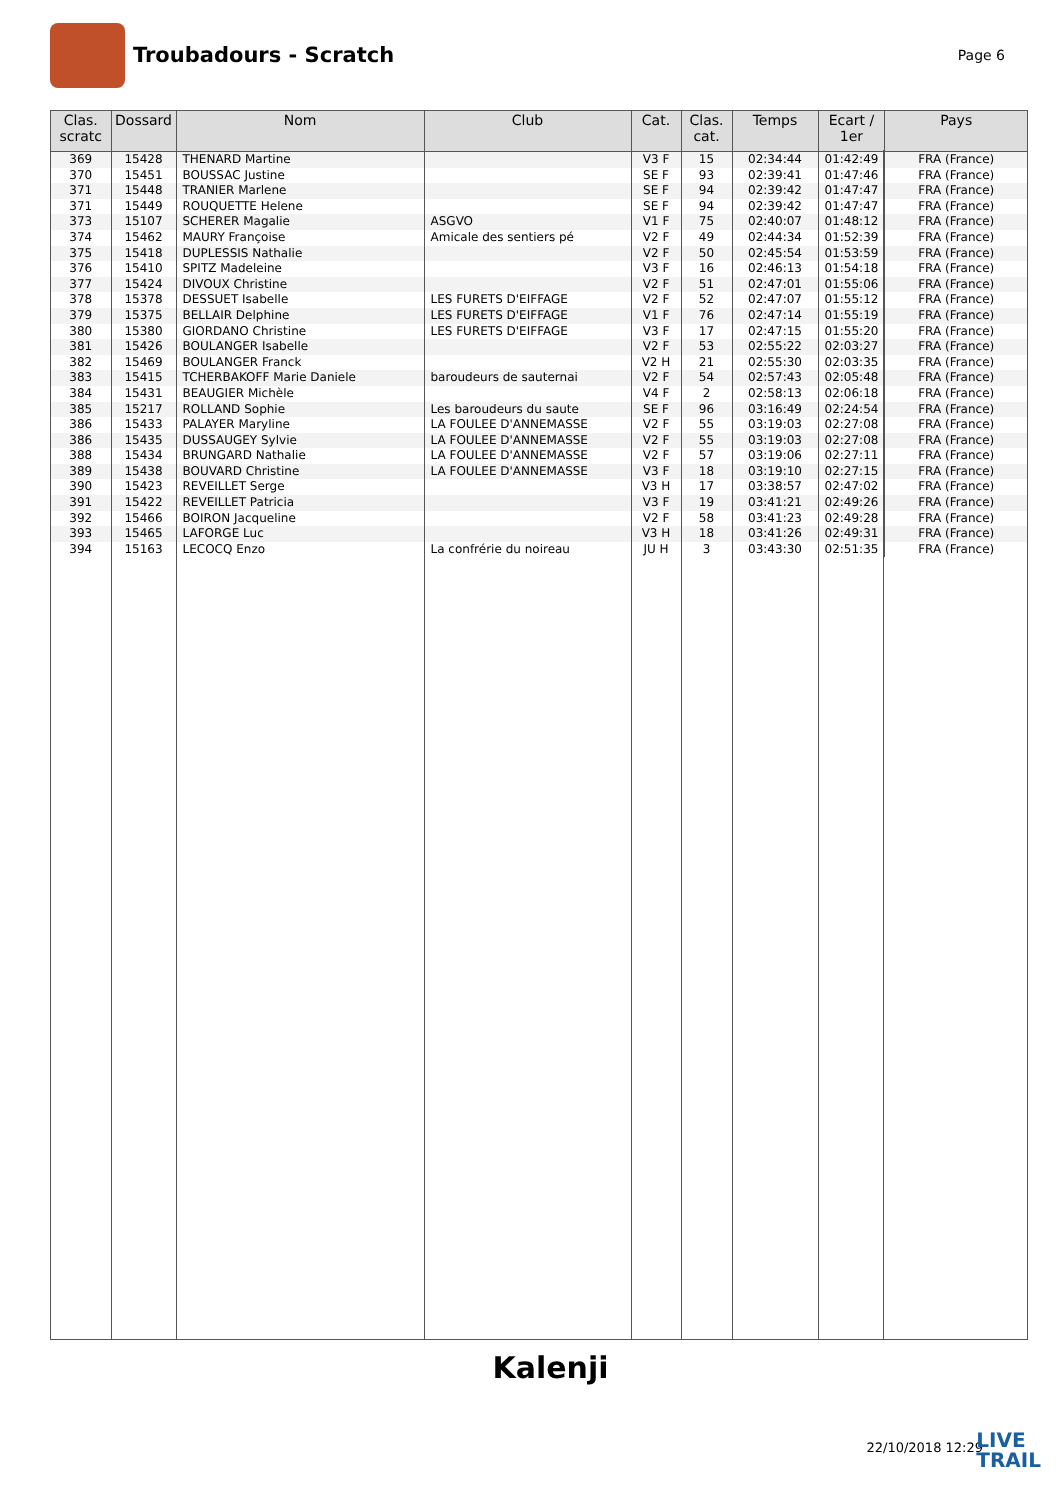Troubadours - Scratch
Page 6
| Clas. scratc | Dossard | Nom | Club | Cat. | Clas. cat. | Temps | Ecart / 1er | Pays |
| --- | --- | --- | --- | --- | --- | --- | --- | --- |
| 369 | 15428 | THENARD Martine | | V3 F | 15 | 02:34:44 | 01:42:49 | FRA (France) |
| 370 | 15451 | BOUSSAC Justine | | SE F | 93 | 02:39:41 | 01:47:46 | FRA (France) |
| 371 | 15448 | TRANIER Marlene | | SE F | 94 | 02:39:42 | 01:47:47 | FRA (France) |
| 371 | 15449 | ROUQUETTE Helene | | SE F | 94 | 02:39:42 | 01:47:47 | FRA (France) |
| 373 | 15107 | SCHERER Magalie | ASGVO | V1 F | 75 | 02:40:07 | 01:48:12 | FRA (France) |
| 374 | 15462 | MAURY Françoise | Amicale des sentiers pé | V2 F | 49 | 02:44:34 | 01:52:39 | FRA (France) |
| 375 | 15418 | DUPLESSIS Nathalie | | V2 F | 50 | 02:45:54 | 01:53:59 | FRA (France) |
| 376 | 15410 | SPITZ Madeleine | | V3 F | 16 | 02:46:13 | 01:54:18 | FRA (France) |
| 377 | 15424 | DIVOUX Christine | | V2 F | 51 | 02:47:01 | 01:55:06 | FRA (France) |
| 378 | 15378 | DESSUET Isabelle | LES FURETS D'EIFFAGE | V2 F | 52 | 02:47:07 | 01:55:12 | FRA (France) |
| 379 | 15375 | BELLAIR Delphine | LES FURETS D'EIFFAGE | V1 F | 76 | 02:47:14 | 01:55:19 | FRA (France) |
| 380 | 15380 | GIORDANO Christine | LES FURETS D'EIFFAGE | V3 F | 17 | 02:47:15 | 01:55:20 | FRA (France) |
| 381 | 15426 | BOULANGER Isabelle | | V2 F | 53 | 02:55:22 | 02:03:27 | FRA (France) |
| 382 | 15469 | BOULANGER Franck | | V2 H | 21 | 02:55:30 | 02:03:35 | FRA (France) |
| 383 | 15415 | TCHERBAKOFF Marie Daniele | baroudeurs de sauternai | V2 F | 54 | 02:57:43 | 02:05:48 | FRA (France) |
| 384 | 15431 | BEAUGIER Michèle | | V4 F | 2 | 02:58:13 | 02:06:18 | FRA (France) |
| 385 | 15217 | ROLLAND Sophie | Les baroudeurs du saute | SE F | 96 | 03:16:49 | 02:24:54 | FRA (France) |
| 386 | 15433 | PALAYER Maryline | LA FOULEE D'ANNEMASSE | V2 F | 55 | 03:19:03 | 02:27:08 | FRA (France) |
| 386 | 15435 | DUSSAUGEY Sylvie | LA FOULEE D'ANNEMASSE | V2 F | 55 | 03:19:03 | 02:27:08 | FRA (France) |
| 388 | 15434 | BRUNGARD Nathalie | LA FOULEE D'ANNEMASSE | V2 F | 57 | 03:19:06 | 02:27:11 | FRA (France) |
| 389 | 15438 | BOUVARD Christine | LA FOULEE D'ANNEMASSE | V3 F | 18 | 03:19:10 | 02:27:15 | FRA (France) |
| 390 | 15423 | REVEILLET Serge | | V3 H | 17 | 03:38:57 | 02:47:02 | FRA (France) |
| 391 | 15422 | REVEILLET Patricia | | V3 F | 19 | 03:41:21 | 02:49:26 | FRA (France) |
| 392 | 15466 | BOIRON Jacqueline | | V2 F | 58 | 03:41:23 | 02:49:28 | FRA (France) |
| 393 | 15465 | LAFORGE Luc | | V3 H | 18 | 03:41:26 | 02:49:31 | FRA (France) |
| 394 | 15163 | LECOCQ Enzo | La confrérie du noireau | JU H | 3 | 03:43:30 | 02:51:35 | FRA (France) |
Kalenji
22/10/2018 12:29
LIVE
TRAIL